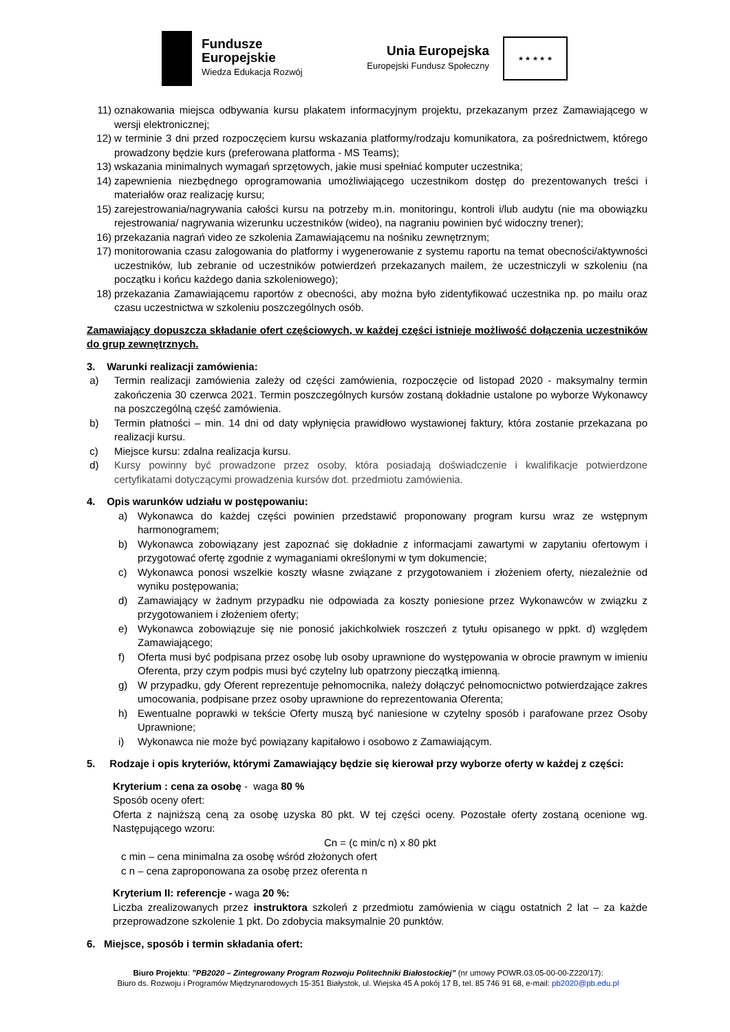Fundusze
Europejskie
Wiedza Edukacja Rozwój
Unia Europejska
Europejski Fundusz Społeczny
★ ★ ★ ★ ★
11) oznakowania miejsca odbywania kursu plakatem informacyjnym projektu, przekazanym przez Zamawiającego w wersji elektronicznej;
12) w terminie 3 dni przed rozpoczęciem kursu wskazania platformy/rodzaju komunikatora, za pośrednictwem, którego prowadzony będzie kurs (preferowana platforma - MS Teams);
13) wskazania minimalnych wymagań sprzętowych, jakie musi spełniać komputer uczestnika;
14) zapewnienia niezbędnego oprogramowania umożliwiającego uczestnikom dostęp do prezentowanych treści i materiałów oraz realizację kursu;
15) zarejestrowania/nagrywania całości kursu na potrzeby m.in. monitoringu, kontroli i/lub audytu (nie ma obowiązku rejestrowania/ nagrywania wizerunku uczestników (wideo), na nagraniu powinien być widoczny trener);
16) przekazania nagrań video ze szkolenia Zamawiającemu na nośniku zewnętrznym;
17) monitorowania czasu zalogowania do platformy i wygenerowanie z systemu raportu na temat obecności/aktywności uczestników, lub zebranie od uczestników potwierdzeń przekazanych mailem, że uczestniczyli w szkoleniu (na początku i końcu każdego dania szkoleniowego);
18) przekazania Zamawiającemu raportów z obecności, aby można było zidentyfikować uczestnika np. po mailu oraz czasu uczestnictwa w szkoleniu poszczególnych osób.
Zamawiający dopuszcza składanie ofert częściowych, w każdej części istnieje możliwość dołączenia uczestników do grup zewnętrznych.
3. Warunki realizacji zamówienia:
a) Termin realizacji zamówienia zależy od części zamówienia, rozpoczęcie od listopad 2020 - maksymalny termin zakończenia 30 czerwca 2021. Termin poszczególnych kursów zostaną dokładnie ustalone po wyborze Wykonawcy na poszczególną część zamówienia.
b) Termin płatności – min. 14 dni od daty wpłynięcia prawidłowo wystawionej faktury, która zostanie przekazana po realizacji kursu.
c) Miejsce kursu: zdalna realizacja kursu.
d) Kursy powinny być prowadzone przez osoby, która posiadają doświadczenie i kwalifikacje potwierdzone certyfikatami dotyczącymi prowadzenia kursów dot. przedmiotu zamówienia.
4. Opis warunków udziału w postępowaniu:
a) Wykonawca do każdej części powinien przedstawić proponowany program kursu wraz ze wstępnym harmonogramem;
b) Wykonawca zobowiązany jest zapoznać się dokładnie z informacjami zawartymi w zapytaniu ofertowym i przygotować ofertę zgodnie z wymaganiami określonymi w tym dokumencie;
c) Wykonawca ponosi wszelkie koszty własne związane z przygotowaniem i złożeniem oferty, niezależnie od wyniku postępowania;
d) Zamawiający w żadnym przypadku nie odpowiada za koszty poniesione przez Wykonawców w związku z przygotowaniem i złożeniem oferty;
e) Wykonawca zobowiązuje się nie ponosić jakichkolwiek roszczeń z tytułu opisanego w ppkt. d) względem Zamawiającego;
f) Oferta musi być podpisana przez osobę lub osoby uprawnione do występowania w obrocie prawnym w imieniu Oferenta, przy czym podpis musi być czytelny lub opatrzony pieczątką imienną.
g) W przypadku, gdy Oferent reprezentuje pełnomocnika, należy dołączyć pełnomocnictwo potwierdzające zakres umocowania, podpisane przez osoby uprawnione do reprezentowania Oferenta;
h) Ewentualne poprawki w tekście Oferty muszą być naniesione w czytelny sposób i parafowane przez Osoby Uprawnione;
i) Wykonawca nie może być powiązany kapitałowo i osobowo z Zamawiającym.
5. Rodzaje i opis kryteriów, którymi Zamawiający będzie się kierował przy wyborze oferty w każdej z części:
Kryterium : cena za osobę - waga 80 %
Sposób oceny ofert:
Oferta z najniższą ceną za osobę uzyska 80 pkt. W tej części oceny. Pozostałe oferty zostaną ocenione wg. Następującego wzoru:
Cn = (c min/c n) x 80 pkt
c min – cena minimalna za osobę wśród złożonych ofert
c n – cena zaproponowana za osobę przez oferenta n
Kryterium II: referencje - waga 20 %:
Liczba zrealizowanych przez instruktora szkoleń z przedmiotu zamówienia w ciągu ostatnich 2 lat – za każde przeprowadzone szkolenie 1 pkt. Do zdobycia maksymalnie 20 punktów.
6. Miejsce, sposób i termin składania ofert:
Biuro Projektu: ”PB2020 – Zintegrowany Program Rozwoju Politechniki Białostockiej” (nr umowy POWR.03.05-00-00-Z220/17):
Biuro ds. Rozwoju i Programów Międzynarodowych 15-351 Białystok, ul. Wiejska 45 A pokój 17 B, tel. 85 746 91 68, e-mail: pb2020@pb.edu.pl